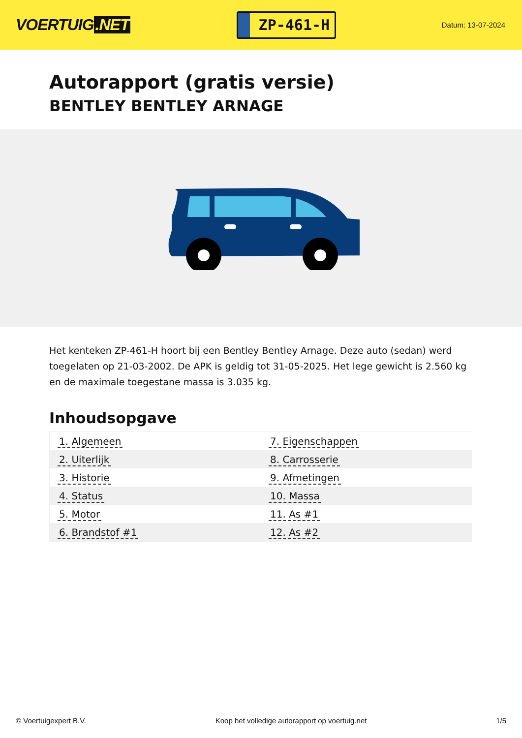VOERTUIG.NET
ZP-461-H
Datum: 13-07-2024
Autorapport (gratis versie)
BENTLEY BENTLEY ARNAGE
Het kenteken ZP-461-H hoort bij een Bentley Bentley Arnage. Deze auto (sedan) werd toegelaten op 21-03-2002. De APK is geldig tot 31-05-2025. Het lege gewicht is 2.560 kg en de maximale toegestane massa is 3.035 kg.
Inhoudsopgave
| 1. Algemeen | 7. Eigenschappen |
| 2. Uiterlijk | 8. Carrosserie |
| 3. Historie | 9. Afmetingen |
| 4. Status | 10. Massa |
| 5. Motor | 11. As #1 |
| 6. Brandstof #1 | 12. As #2 |
© Voertuigexpert B.V. Koop het volledige autorapport op voertuig.net 1/5